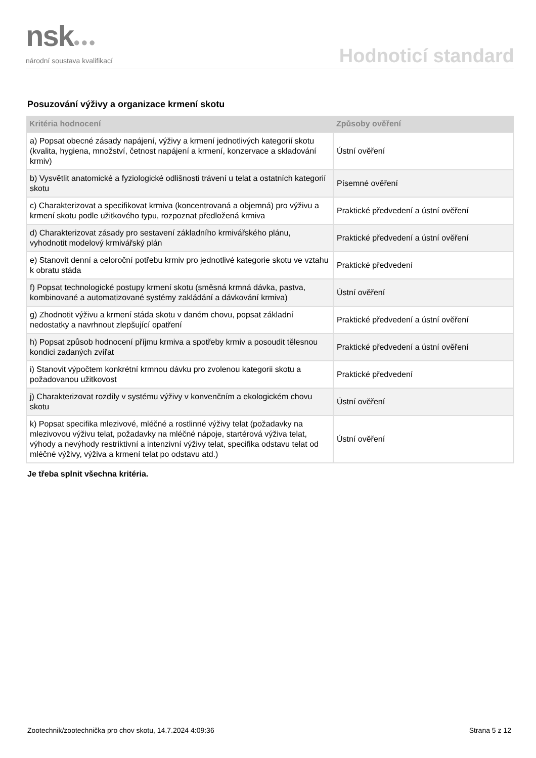nsk●●●
národní soustava kvalifikací
Hodnoticí standard
Posuzování výživy a organizace krmení skotu
| Kritéria hodnocení | Způsoby ověření |
| --- | --- |
| a) Popsat obecné zásady napájení, výživy a krmení jednotlivých kategorií skotu (kvalita, hygiena, množství, četnost napájení a krmení, konzervace a skladování krmiv) | Ústní ověření |
| b) Vysvětlit anatomické a fyziologické odlišnosti trávení u telat a ostatních kategorií skotu | Písemné ověření |
| c) Charakterizovat a specifikovat krmiva (koncentrovaná a objemná) pro výživu a krmení skotu podle užitkového typu, rozpoznat předložená krmiva | Praktické předvedení a ústní ověření |
| d) Charakterizovat zásady pro sestavení základního krmivářského plánu, vyhodnotit modelový krmivářský plán | Praktické předvedení a ústní ověření |
| e) Stanovit denní a celoroční potřebu krmiv pro jednotlivé kategorie skotu ve vztahu k obratu stáda | Praktické předvedení |
| f) Popsat technologické postupy krmení skotu (směsná krmná dávka, pastva, kombinované a automatizované systémy zakládání a dávkování krmiva) | Ústní ověření |
| g) Zhodnotit výživu a krmení stáda skotu v daném chovu, popsat základní nedostatky a navrhnout zlepšující opatření | Praktické předvedení a ústní ověření |
| h) Popsat způsob hodnocení příjmu krmiva a spotřeby krmiv a posoudit tělesnou kondici zadaných zvířat | Praktické předvedení a ústní ověření |
| i) Stanovit výpočtem konkrétní krmnou dávku pro zvolenou kategorii skotu a požadovanou užitkovost | Praktické předvedení |
| j) Charakterizovat rozdíly v systému výživy v konvenčním a ekologickém chovu skotu | Ústní ověření |
| k) Popsat specifika mlezivové, mléčné a rostlinné výživy telat (požadavky na mlezivovou výživu telat, požadavky na mléčné nápoje, startérová výživa telat, výhody a nevýhody restriktivní a intenzivní výživy telat, specifika odstavu telat od mléčné výživy, výživa a krmení telat po odstavu atd.) | Ústní ověření |
Je třeba splnit všechna kritéria.
Zootechnik/zootechnička pro chov skotu, 14.7.2024 4:09:36 Strana 5 z 12